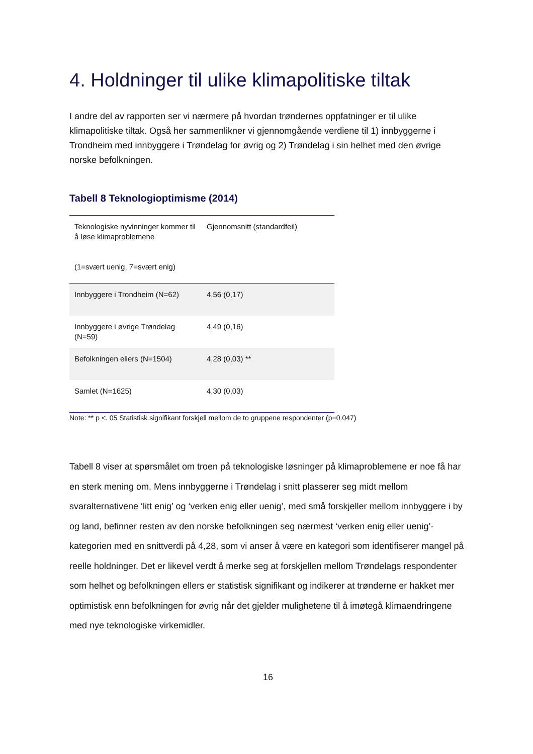4. Holdninger til ulike klimapolitiske tiltak
I andre del av rapporten ser vi nærmere på hvordan trøndernes oppfatninger er til ulike klimapolitiske tiltak. Også her sammenlikner vi gjennomgående verdiene til 1) innbyggerne i Trondheim med innbyggere i Trøndelag for øvrig og 2) Trøndelag i sin helhet med den øvrige norske befolkningen.
Tabell 8 Teknologioptimisme (2014)
| Teknologiske nyvinninger kommer til å løse klimaproblemene (1=svært uenig, 7=svært enig) | Gjennomsnitt (standardfeil) |
| Innbyggere i Trondheim (N=62) | 4,56 (0,17) |
| Innbyggere i øvrige Trøndelag (N=59) | 4,49 (0,16) |
| Befolkningen ellers (N=1504) | 4,28 (0,03) ** |
| Samlet (N=1625) | 4,30 (0,03) |
Note: ** p <. 05 Statistisk signifikant forskjell mellom de to gruppene respondenter (p=0.047)
Tabell 8 viser at spørsmålet om troen på teknologiske løsninger på klimaproblemene er noe få har en sterk mening om. Mens innbyggerne i Trøndelag i snitt plasserer seg midt mellom svaralternativene ‘litt enig’ og ‘verken enig eller uenig’, med små forskjeller mellom innbyggere i by og land, befinner resten av den norske befolkningen seg nærmest ‘verken enig eller uenig’-kategorien med en snittverdi på 4,28, som vi anser å være en kategori som identifiserer mangel på reelle holdninger. Det er likevel verdt å merke seg at forskjellen mellom Trøndelags respondenter som helhet og befolkningen ellers er statistisk signifikant og indikerer at trønderne er hakket mer optimistisk enn befolkningen for øvrig når det gjelder mulighetene til å imøtegå klimaendringene med nye teknologiske virkemidler.
16